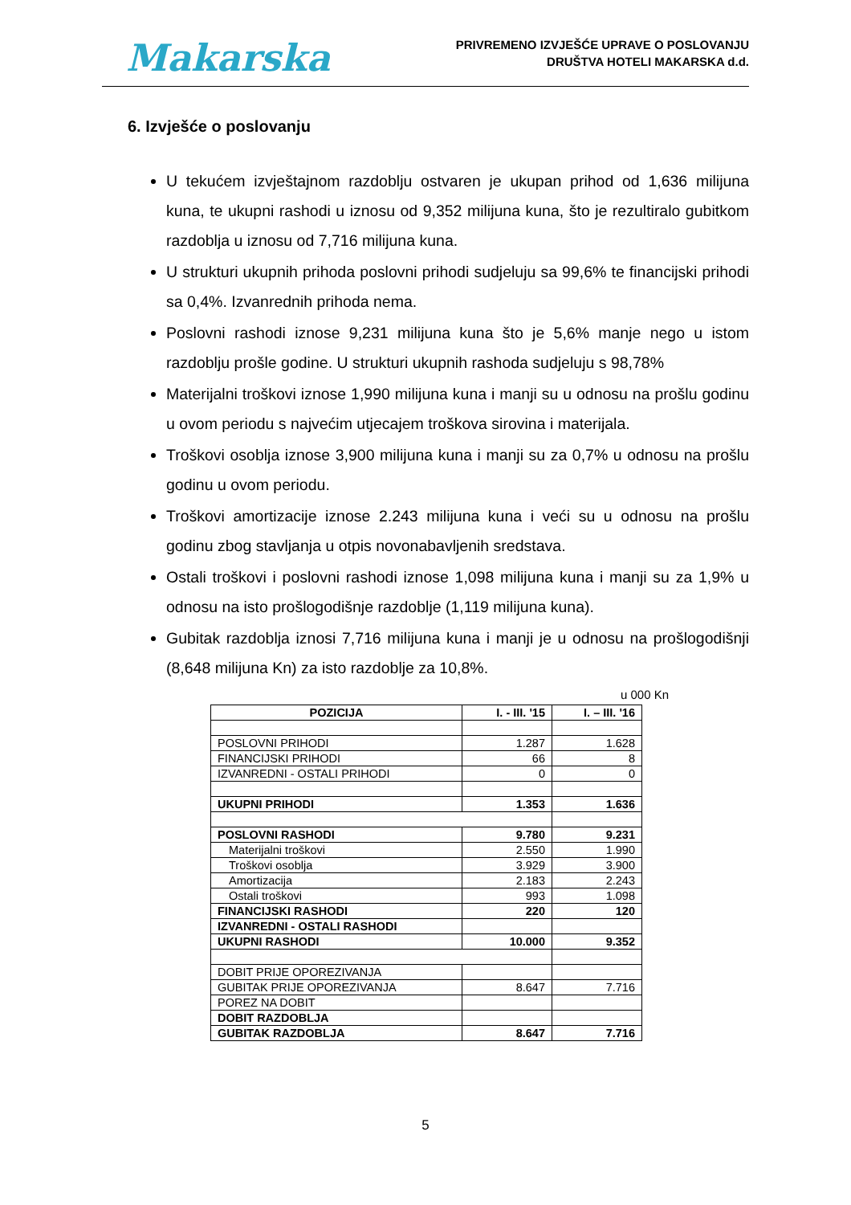Makarska
PRIVREMENO IZVJEŠĆE UPRAVE O POSLOVANJU
DRUŠTVA HOTELI MAKARSKA d.d.
6. Izvješće o poslovanju
U tekućem izvještajnom razdoblju ostvaren je ukupan prihod od 1,636 milijuna kuna, te ukupni rashodi u iznosu od 9,352 milijuna kuna, što je rezultiralo gubitkom razdoblja u iznosu od 7,716 milijuna kuna.
U strukturi ukupnih prihoda poslovni prihodi sudjeluju sa 99,6% te financijski prihodi sa 0,4%. Izvanrednih prihoda nema.
Poslovni rashodi iznose 9,231 milijuna kuna što je 5,6% manje nego u istom razdoblju prošle godine. U strukturi ukupnih rashoda sudjeluju s 98,78%
Materijalni troškovi iznose 1,990 milijuna kuna i manji su u odnosu na prošlu godinu u ovom periodu s najvećim utjecajem troškova sirovina i materijala.
Troškovi osoblja iznose 3,900 milijuna kuna i manji su za 0,7% u odnosu na prošlu godinu u ovom periodu.
Troškovi amortizacije iznose 2.243 milijuna kuna i veći su u odnosu na prošlu godinu zbog stavljanja u otpis novonabavljenih sredstava.
Ostali troškovi i poslovni rashodi iznose 1,098 milijuna kuna i manji su za 1,9% u odnosu na isto prošlogodišnje razdoblje (1,119 milijuna kuna).
Gubitak razdoblja iznosi 7,716 milijuna kuna i manji je u odnosu na prošlogodišnji (8,648 milijuna Kn) za isto razdoblje za 10,8%.
u 000 Kn
| POZICIJA | I. - III. '15 | I. – III. '16 |
| --- | --- | --- |
| POSLOVNI PRIHODI | 1.287 | 1.628 |
| FINANCIJSKI PRIHODI | 66 | 8 |
| IZVANREDNI - OSTALI PRIHODI | 0 | 0 |
| UKUPNI PRIHODI | 1.353 | 1.636 |
| POSLOVNI RASHODI | 9.780 | 9.231 |
| Materijalni troškovi | 2.550 | 1.990 |
| Troškovi osoblja | 3.929 | 3.900 |
| Amortizacija | 2.183 | 2.243 |
| Ostali troškovi | 993 | 1.098 |
| FINANCIJSKI RASHODI | 220 | 120 |
| IZVANREDNI - OSTALI RASHODI | | |
| UKUPNI RASHODI | 10.000 | 9.352 |
| DOBIT PRIJE OPOREZIVANJA | | |
| GUBITAK PRIJE OPOREZIVANJA | 8.647 | 7.716 |
| POREZ NA DOBIT | | |
| DOBIT RAZDOBLJA | | |
| GUBITAK RAZDOBLJA | 8.647 | 7.716 |
5